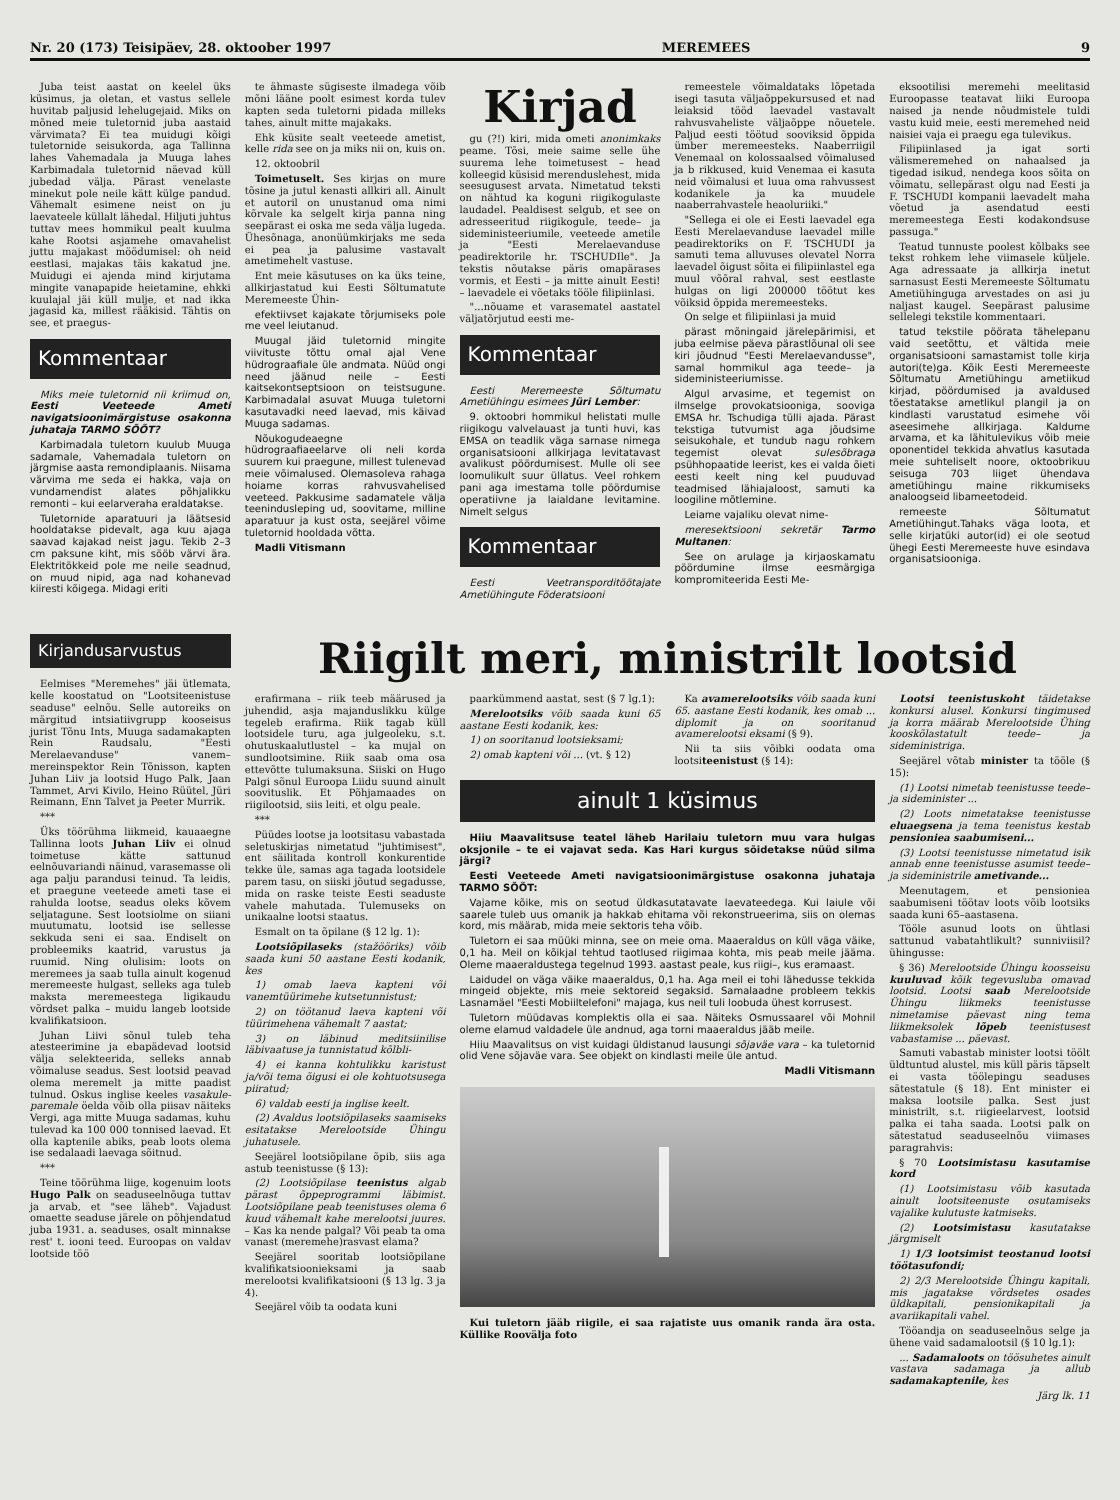Nr. 20 (173) Teisipäev, 28. oktoober 1997 MEREMEES 9
Juba teist aastat on keelel üks küsimus, ja oletan, et vastus sellele huvitab paljusid lehelugejaid. Miks on mõned meie tuletornid juba aastaid värvimata? Ei tea muidugi kõigi tuletornide seisukorda, aga Tallinna lahes Vahemadala ja Muuga lahes Karbimadala tuletornid näevad küll jubedad välja. Pärast venelaste minekut pole neile kätt külge pandud. Vähemalt esimene neist on ju laevateele küllalt lähedal. Hiljuti juhtus tuttav mees hommikul pealt kuulma kahe Rootsi asjamehe omavahelist juttu majakast möödumisel: oh neid eestlasi, majakas täis kakatud jne. Muidugi ei ajenda mind kirjutama mingite vanapapide heietamine, ehkki kuulajal jäi küll mulje, et nad ikka jagasid ka, millest rääkisid. Tähtis on see, et praegus-
Kommentaar
Miks meie tuletornid nii kriimud on, Eesti Veeteede Ameti navigatsioonimärgistuse osakonna juhataja TARMO SÕÕT?
Karbimadala tuletorn kuulub Muuga sadamale, Vahemadala tuletorn on järgmise aasta remondiplaanis. Niisama värvima me seda ei hakka, vaja on vundamendist alates põhjalikku remonti – kui eelarveraha eraldatakse.
Tuletornide aparatuuri ja läätsesid hooldatakse pidevalt, aga kuu ajaga saavad kajakad neist jagu. Tekib 2–3 cm paksune kiht, mis sööb värvi ära. Elektritökkeid pole me neile seadnud, on muud nipid, aga nad kohanevad kiiresti kõigega. Midagi eriti
te ähmaste sügiseste ilmadega võib mõni lääne poolt esimest korda tulev kapten seda tuletorni pidada milleks tahes, ainult mitte majakaks.
Ehk küsite sealt veeteede ametist, kelle rida see on ja miks nii on, kuis on.
12. oktoobril
Toimetuselt. Ses kirjas on mure tõsine ja jutul kenasti allkiri all. Ainult et autoril on unustanud oma nimi kõrvale ka selgelt kirja panna ning seepärast ei oska me seda välja lugeda. Ühesõnaga, anonüümkirjaks me seda ei pea ja palusime vastavalt ametimehelt vastuse.
Ent meie käsutuses on ka üks teine, allkirjastatud kui Eesti Sõltumatute Meremeeste Ühin-
efektiivset kajakate tõrjumiseks pole me veel leiutanud.
Muugal jäid tuletornid mingite viivituste tõttu omal ajal Vene hüdrograafiale üle andmata. Nüüd ongi need jäänud neile – Eesti kaitsekontseptsioon on teistsugune. Karbimadalal asuvat Muuga tuletorni kasutavadki need laevad, mis käivad Muuga sadamas.
Nõukogudeaegne hüdrograafiaeelarve oli neli korda suurem kui praegune, millest tulenevad meie võimalused. Olemasoleva rahaga hoiame korras rahvusvahelised veeteed. Pakkusime sadamatele välja teenindusleping ud, soovitame, milline aparatuur ja kust osta, seejärel võime tuletornid hooldada võtta.
Madli Vitismann
Kirjad
gu (?!) kiri, mida ometi anonimkaks peame. Tõsi, meie saime selle ühe suurema lehe toimetusest – head kolleegid küsisid merenduslehest, mida seesugusest arvata. Nimetatud teksti on nähtud ka koguni riigikogulaste laudadel. Pealdisest selgub, et see on adresseeritud riigikogule, teede– ja sideministeeriumile, veeteede ametile ja "Eesti Merelaevanduse peadirektorile hr. TSCHUDIle". Ja tekstis nõutakse päris omapärases vormis, et Eesti – ja mitte ainult Eesti! – laevadele ei võetaks tööle filipiinlasi.
"...nõuame et varasematel aastatel väljatõrjutud eesti me-
Kommentaar
Eesti Meremeeste Sõltumatu Ametiühingu esimees Jüri Lember:
9. oktoobri hommikul helistati mulle riigikogu valvelauast ja tunti huvi, kas EMSA on teadlik väga sarnase nimega organisatsiooni allkirjaga levitatavast avalikust pöördumisest. Mulle oli see loomulikult suur üllatus. Veel rohkem pani aga imestama tolle pöördumise operatiivne ja laialdane levitamine. Nimelt selgus
Kommentaar
Eesti Veetranspordi­töötajate Ametiühingute Föderatsiooni
remeestele võimaldataks lõpetada isegi tasuta väljaõppekursused et nad leiaksid tööd laevadel vastavalt rahvusvaheliste väljaõppe nõuetele. Paljud eesti töötud sooviksid õppida ümber meremeesteks. Naaberriigil Venemaal on kolossaalsed võimalused ja b rikkused, kuid Venemaa ei kasuta neid võimalusi et luua oma rahvussest kodanikele ja ka muudele naaberrahvastele heaoluriiki."
"Sellega ei ole ei Eesti laevadel ega Eesti Merelaevanduse laevadel mille peadirektoriks on F. TSCHUDI ja samuti tema alluvuses olevatel Norra laevadel õigust sõita ei filipiinlastel ega muul võõral rahval, sest eestlaste hulgas on ligi 200000 töötut kes võiksid õppida meremeesteks.
On selge et filipiinlasi ja muid
pärast mõningaid järelepärimisi, et juba eelmise päeva pärastlõunal oli see kiri jõudnud "Eesti Merelaevandusse", samal hommikul aga teede– ja sideministeeriumisse.
Algul arvasime, et tegemist on ilmselge provokatsiooniga, sooviga EMSA hr. Tschudiga tülli ajada. Pärast tekstiga tutvumist aga jõudsime seisukohale, et tundub nagu rohkem tegemist olevat sulesõbraga psühhopaatide leerist, kes ei valda õieti eesti keelt ning kel puuduvad teadmised lähiajaloost, samuti ka loogiline mõtlemine.
Leiame vajaliku olevat nime-
meresektsiooni sekretär Tarmo Multanen:
See on arulage ja kirjaoskamatu pöördumine ilmse eesmärgiga kompromiteerida Eesti Me-
eksootilisi meremehi meelitasid Euroopasse teatavat liiki Euroopa naised ja nende nõudmistele tuldi vastu kuid meie, eesti meremehed neid naisiei vaja ei praegu ega tulevikus.
Filipiinlased ja igat sorti välismeremehed on nahaalsed ja tigedad isikud, nendega koos sõita on võimatu, sellepärast olgu nad Eesti ja F. TSCHUDI kompanii laevadelt maha võetud ja asendatud eesti meremeestega Eesti kodakondsuse passuga."
Teatud tunnuste poolest kõlbaks see tekst rohkem lehe viimasele küljele. Aga adressaate ja allkirja inetut sarnasust Eesti Meremeeste Sõltumatu Ametiühinguga arvestades on asi ju naljast kaugel. Seepärast palusime sellelegi tekstile kommentaari.
tatud tekstile pöörata tähelepanu vaid seetõttu, et vältida meie organisatsiooni samastamist tolle kirja autori(te)ga. Kõik Eesti Meremeeste Sõltumatu Ametiühingu ametiikud kirjad, pöördumised ja avaldused tõestatakse ametlikul plangil ja on kindlasti varustatud esimehe või aseesimehe allkirjaga. Kaldume arvama, et ka lähitulevikus võib meie oponentidel tekkida ahvatlus kasutada meie suhteliselt noore, oktoobrikuu seisuga 703 liiget ühendava ametiühingu maine rikkumiseks analoogseid libameetodeid.
remeeste Sõltumatut Ametiühingut.Tahaks väga loota, et selle kirjatüki autor(id) ei ole seotud ühegi Eesti Meremeeste huve esindava organisatsiooniga.
Kirjandusarvustus
Eelmises "Meremehes" jäi ütlemata, kelle koostatud on "Lootsiteenistuse seaduse" eelnõu. Selle autoreiks on märgitud intsiatiivgrupp kooseisus jurist Tõnu Ints, Muuga sadamakapten Rein Raudsalu, "Eesti Merelaevanduse" vanem–mereinspektor Rein Tõnisson, kapten Juhan Liiv ja lootsid Hugo Palk, Jaan Tammet, Arvi Kivilo, Heino Rüütel, Jüri Reimann, Enn Talvet ja Peeter Murrik.
***
Üks töörühma liikmeid, kauaaegne Tallinna loots Juhan Liiv ei olnud toimetuse kätte sattunud eelnõuvariandi näinud, varasemasse oli aga palju parandusi teinud. Ta leidis, et praegune veeteede ameti tase ei rahulda lootse, seadus oleks kõvem seljatagune. Sest lootsiolme on siiani muutumatu, lootsid ise sellesse sekkuda seni ei saa. Endiselt on probleemiks kaatrid, varustus ja ruumid. Ning olulisim: loots on meremees ja saab tulla ainult kogenud meremeeste hulgast, selleks aga tuleb maksta meremeestega ligikaudu võrdset palka – muidu langeb lootside kvalifikatsioon.
Juhan Liivi sõnul tuleb teha atesteerimine ja ebapädevad lootsid välja selekteerida, selleks annab võimaluse seadus. Sest lootsid peavad olema meremelt ja mitte paadist tulnud. Oskus inglise keeles vasakule-paremale öelda võib olla piisav näiteks Vergi, aga mitte Muuga sadamas, kuhu tulevad ka 100 000 tonnised laevad. Et olla kaptenile abiks, peab loots olema ise sedalaadi laevaga sõitnud.
***
Teine töörühma liige, kogenuim loots Hugo Palk on seaduseelnõuga tuttav ja arvab, et "see läheb". Vajadust omaette seaduse järele on põhjendatud juba 1931. a. seaduses, osalt minnakse rest' t. iooni teed. Euroopas on valdav lootside töö
Riigilt meri, ministrilt lootsid
erafirmana – riik teeb määrused ja juhendid, asja majanduslikku külge tegeleb erafirma. Riik tagab küll lootsidele turu, aga julgeoleku, s.t. ohutuskaalutlustel – ka mujal on sundlootsimine. Riik saab oma osa ettevõtte tulumaksuna. Siiski on Hugo Palgi sõnul Euroopa Liidu suund ainult soovituslik. Et Põhjamaades on riigilootsid, siis leiti, et olgu peale.
***
Püüdes lootse ja lootsitasu vabastada seletuskirjas nimetatud "juhtimisest", ent säilitada kontroll konkurentide tekke üle, samas aga tagada lootsidele parem tasu, on siiski jõutud segadusse, mida on raske teiste Eesti seaduste vahele mahutada. Tulemuseks on unikaalne lootsi staatus.
Esmalt on ta õpilane (§ 12 lg. 1):
Lootsiõpilaseks (stažööriks) võib saada kuni 50 aastane Eesti kodanik, kes
1) omab laeva kapteni või vanemtüürimehe kutsetunnistust;
2) on töötanud laeva kapteni või tüürimehena vähemalt 7 aastat;
3) on läbinud meditsiinilise läbivaatuse ja tunnistatud kõlbli-
4) ei kanna kohtulikku karistust ja/või tema õigusi ei ole kohtuotsusega piiratud;
6) valdab eesti ja inglise keelt.
(2) Avaldus lootsiõpilaseks saamiseks esitatakse Merelootside Ühingu juhatusele.
Seejärel lootsiõpilane õpib, siis aga astub teenistusse (§ 13):
(2) Lootsiõpilase teenistus algab pärast õppeprogrammi läbimist. Lootsiõpilane peab teenistuses olema 6 kuud vähemalt kahe merelootsi juures. – Kas ka nende palgal? Või peab ta oma vanast (meremehe)rasvast elama?
Seejärel sooritab lootsiõpilane kvalifikatsioonieksami ja saab merelootsi kvalifikatsiooni (§ 13 lg. 3 ja 4).
Seejärel võib ta oodata kuni
paarkümmend aastat, sest (§ 7 lg.1):
Merelootsiks võib saada kuni 65 aastane Eesti kodanik, kes:
1) on sooritanud lootsieksami;
2) omab kapteni või ... (vt. § 12)
Ka avamerelootsiks võib saada kuni 65. aastane Eesti kodanik, kes omab ... diplomit ja on sooritanud avamerelootsi eksami (§ 9).
Nii ta siis võibki oodata oma lootsiteenistust (§ 14):
ainult 1 küsimus
Hiiu Maavalitsuse teatel läheb Harilaiu tuletorn muu vara hulgas oksjonile – te ei vajavat seda. Kas Hari kurgus sõidetakse nüüd silma järgi?
Eesti Veeteede Ameti navigatsioonimärgistuse osakonna juhataja TARMO SÕÕT:
Vajame kõike, mis on seotud üldkasutatavate laevateedega. Kui laiule või saarele tuleb uus omanik ja hakkab ehitama või rekonstrueerima, siis on olemas kord, mis määrab, mida meie sektoris teha võib.
Tuletorn ei saa müüki minna, see on meie oma. Maaeraldus on küll väga väike, 0,1 ha. Meil on kõikjal tehtud taotlused riigimaa kohta, mis peab meile jääma. Oleme maaeraldustega tegelnud 1993. aastast peale, kus riigi–, kus eramaast.
Laidudel on väga väike maaeraldus, 0,1 ha. Aga meil ei tohi lähedusse tekkida mingeid objekte, mis meie sektoreid segaksid. Samalaadne probleem tekkis Lasnamäel "Eesti Mobiiltelefoni" majaga, kus neil tuli loobuda ühest korrusest.
Tuletorn müüdavas komplektis olla ei saa. Näiteks Osmussaarel või Mohnil oleme elamud valdadele üle andnud, aga torni maaeraldus jääb meile.
Hiiu Maavalitsus on vist kuidagi üldistanud lausungi sõjaväe vara – ka tuletornid olid Vene sõjaväe vara. See objekt on kindlasti meile üle antud.
Madli Vitismann
Kui tuletorn jääb riigile, ei saa rajatiste uus omanik randa ära osta. Küllike Rooväljа foto
Lootsi teenistuskoht täidetakse konkursi alusel. Konkursi tingimused ja korra määrab Merelootside Ühing kooskõlastatult teede– ja sideministriga.
Seejärel võtab minister ta tööle (§ 15):
(1) Lootsi nimetab teenistusse teede– ja sideminister ...
(2) Loots nimetatakse teenistusse eluaegsena ja tema teenistus kestab pensioniea saabumiseni...
(3) Lootsi teenistusse nimetatud isik annab enne teenistusse asumist teede– ja sideministrile ametivande...
Meenutagem, et pensioniea saabumiseni töötav loots võib lootsiks saada kuni 65–aastasena.
Tööle asunud loots on ühtlasi sattunud vabatahtlikult? sunniviisil? ühingusse:
§ 36) Merelootside Ühingu koosseisu kuuluvad kõik tegevusluba omavad lootsid. Lootsi saab Merelootside Ühingu liikmeks teenistusse nimetamise päevast ning tema liikmeksolek lõpeb teenistusest vabastamise ... päevast.
Samuti vabastab minister lootsi töölt üldtuntud alustel, mis küll päris täpselt ei vasta töölepingu seaduses sätestatule (§ 18). Ent minister ei maksa lootsile palka. Sest just ministrilt, s.t. riigieelarvest, lootsid palka ei taha saada. Lootsi palk on sätestatud seaduseelnõu viimases paragrahvis:
§ 70 Lootsimistasu kasutamise kord
(1) Lootsimistasu võib kasutada ainult lootsiteenuste osutamiseks vajalike kulutuste katmiseks.
(2) Lootsimistasu kasutatakse järgmiselt
1) 1/3 lootsimist teostanud lootsi töötasufondi;
2) 2/3 Merelootside Ühingu kapitali, mis jagatakse võrdsetes osades üldkapitali, pensionikapitali ja avariikapitali vahel.
Tööandja on seaduseelnõus selge ja ühene vaid sadamalootsil (§ 10 lg.1):
... Sadamaloots on töösuhetes ainult vastava sadamaga ja allub sadamakaptenile, kes
Järg lk. 11